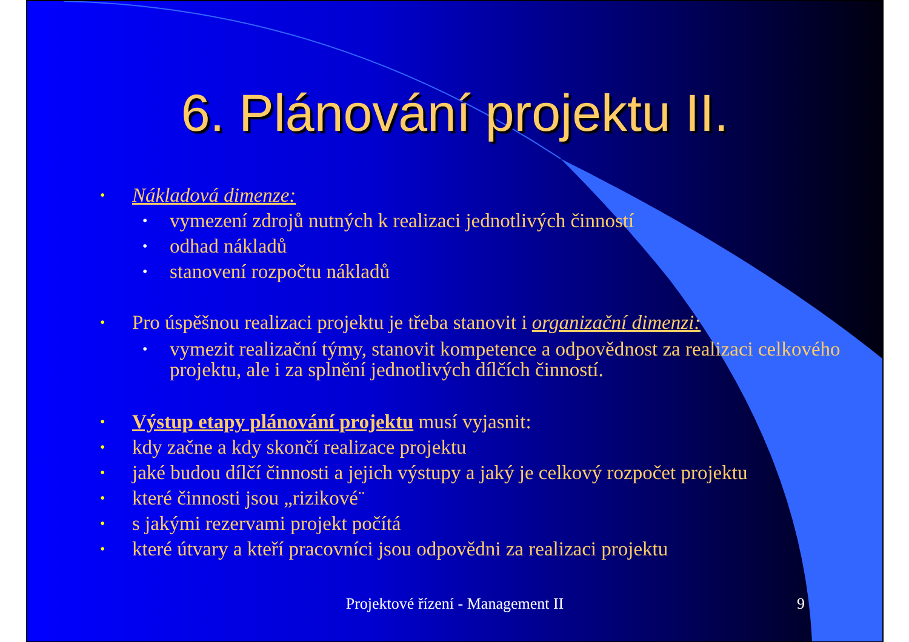6. Plánování projektu II.
• Nákladová dimenze:
• vymezení zdrojů nutných k realizaci jednotlivých činností
• odhad nákladů
• stanovení rozpočtu nákladů
• Pro úspěšnou realizaci projektu je třeba stanovit i organizační dimenzi:
• vymezit realizační týmy, stanovit kompetence a odpovědnost za realizaci celkového projektu, ale i za splnění jednotlivých dílčích činností.
• Výstup etapy plánování projektu musí vyjasnit:
• kdy začne a kdy skončí realizace projektu
• jaké budou dílčí činnosti a jejich výstupy a jaký je celkový rozpočet projektu
• které činnosti jsou „rizikové¨
• s jakými rezervami projekt počítá
• které útvary a kteří pracovníci jsou odpovědni za realizaci projektu
Projektové řízení - Management II
9